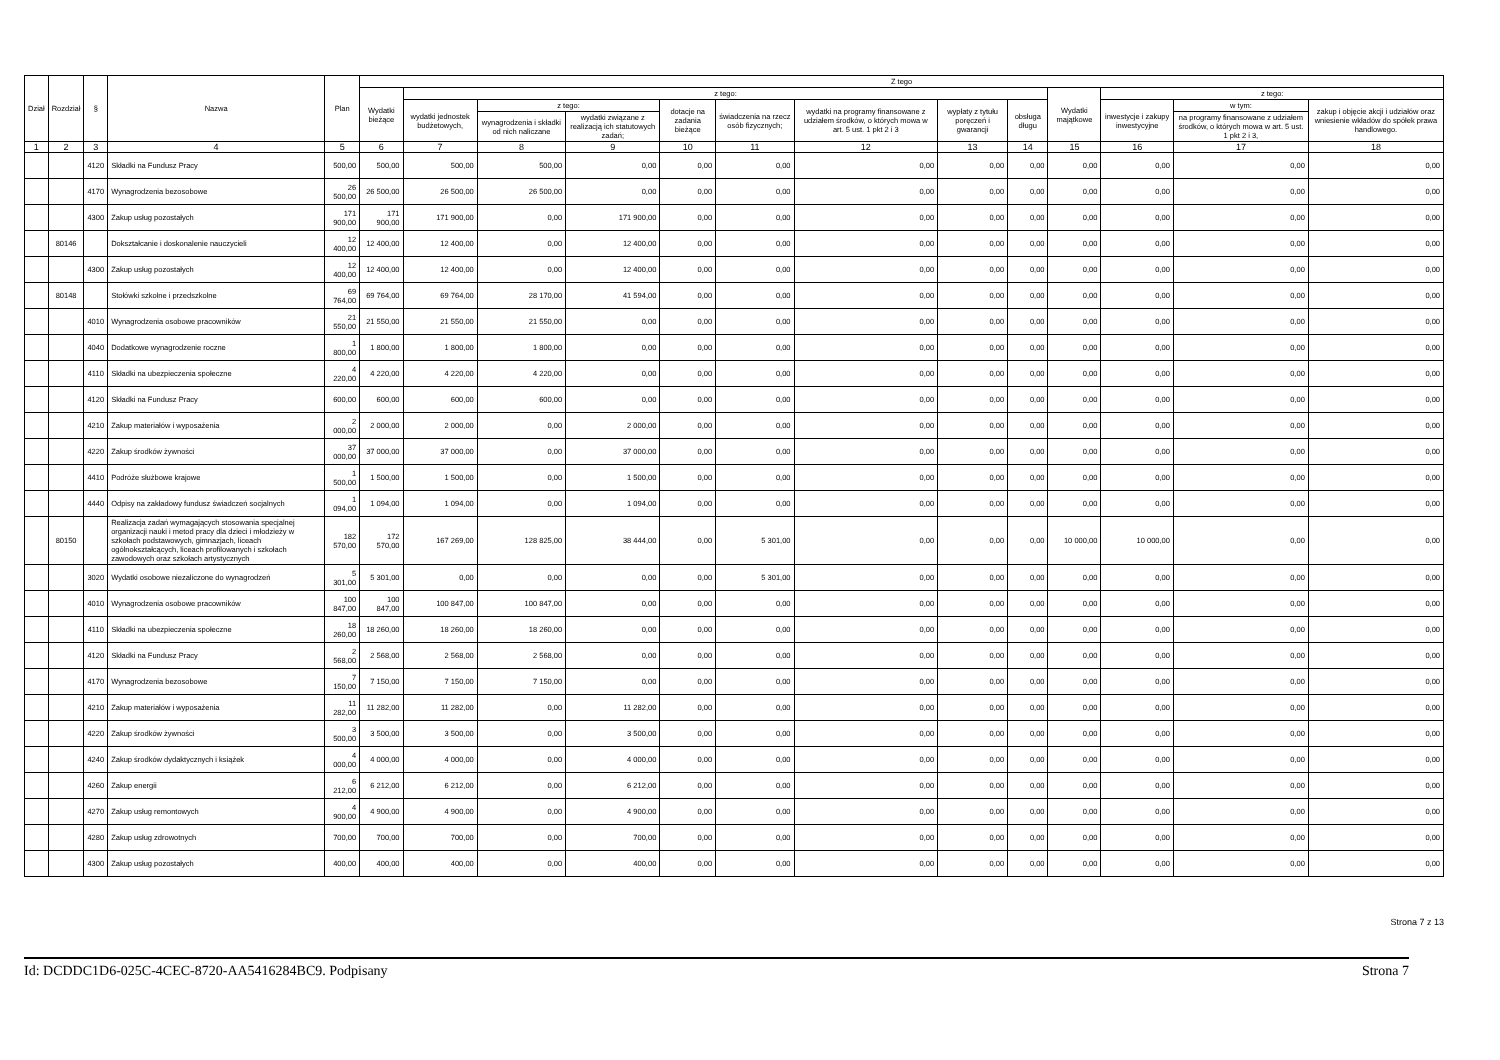| Dział | Rozdział | § | Nazwa | Plan | Z tego | | | | | | | | | | | | |
| --- | --- | --- | --- | --- | --- | --- | --- | --- | --- | --- | --- | --- | --- | --- | --- | --- | --- |
| | | | | | Wydatki bieżące | z tego: | | | | | | | | Wydatki majątkowe | z tego: | | |
| | | | | | | wydatki jednostek budżetowych, | z tego: | | dotacje na zadania bieżące | świadczenia na rzecz osób fizycznych; | wydatki na programy finansowane z udziałem środków, o których mowa w art. 5 ust. 1 pkt 2 i 3 | wypłaty z tytułu poręczeń i gwarancji | obsługa długu | | inwestycje i zakupy inwestycyjne | w tym: | zakup i objęcie akcji i udziałów oraz wniesienie wkładów do spółek prawa handlowego. |
| | | | | | | | wynagrodzenia i składki od nich naliczane | wydatki związane z realizacją ich statutowych zadań; | | | | | | | | na programy finansowane z udziałem środków, o których mowa w art. 5 ust. 1 pkt 2 i 3, | |
| 1 | 2 | 3 | 4 | 5 | 6 | 7 | 8 | 9 | 10 | 11 | 12 | 13 | 14 | 15 | 16 | 17 | 18 |
| | | 4120 | Składki na Fundusz Pracy | 500,00 | 500,00 | 500,00 | 500,00 | 0,00 | 0,00 | 0,00 | 0,00 | 0,00 | 0,00 | 0,00 | 0,00 | 0,00 | 0,00 |
| | | 4170 | Wynagrodzenia bezosobowe | 26 500,00 | 26 500,00 | 26 500,00 | 26 500,00 | 0,00 | 0,00 | 0,00 | 0,00 | 0,00 | 0,00 | 0,00 | 0,00 | 0,00 | 0,00 |
| | | 4300 | Zakup usług pozostałych | 171 900,00 | 171 900,00 | 171 900,00 | 0,00 | 171 900,00 | 0,00 | 0,00 | 0,00 | 0,00 | 0,00 | 0,00 | 0,00 | 0,00 | 0,00 |
| | 80146 | | Dokształcanie i doskonalenie nauczycieli | 12 400,00 | 12 400,00 | 12 400,00 | 0,00 | 12 400,00 | 0,00 | 0,00 | 0,00 | 0,00 | 0,00 | 0,00 | 0,00 | 0,00 | 0,00 |
| | | 4300 | Zakup usług pozostałych | 12 400,00 | 12 400,00 | 12 400,00 | 0,00 | 12 400,00 | 0,00 | 0,00 | 0,00 | 0,00 | 0,00 | 0,00 | 0,00 | 0,00 | 0,00 |
| | 80148 | | Stołówki szkolne i przedszkolne | 69 764,00 | 69 764,00 | 69 764,00 | 28 170,00 | 41 594,00 | 0,00 | 0,00 | 0,00 | 0,00 | 0,00 | 0,00 | 0,00 | 0,00 | 0,00 |
| | | 4010 | Wynagrodzenia osobowe pracowników | 21 550,00 | 21 550,00 | 21 550,00 | 21 550,00 | 0,00 | 0,00 | 0,00 | 0,00 | 0,00 | 0,00 | 0,00 | 0,00 | 0,00 | 0,00 |
| | | 4040 | Dodatkowe wynagrodzenie roczne | 1 800,00 | 1 800,00 | 1 800,00 | 1 800,00 | 0,00 | 0,00 | 0,00 | 0,00 | 0,00 | 0,00 | 0,00 | 0,00 | 0,00 | 0,00 |
| | | 4110 | Składki na ubezpieczenia społeczne | 4 220,00 | 4 220,00 | 4 220,00 | 4 220,00 | 0,00 | 0,00 | 0,00 | 0,00 | 0,00 | 0,00 | 0,00 | 0,00 | 0,00 | 0,00 |
| | | 4120 | Składki na Fundusz Pracy | 600,00 | 600,00 | 600,00 | 600,00 | 0,00 | 0,00 | 0,00 | 0,00 | 0,00 | 0,00 | 0,00 | 0,00 | 0,00 | 0,00 |
| | | 4210 | Zakup materiałów i wyposażenia | 2 000,00 | 2 000,00 | 2 000,00 | 0,00 | 2 000,00 | 0,00 | 0,00 | 0,00 | 0,00 | 0,00 | 0,00 | 0,00 | 0,00 | 0,00 |
| | | 4220 | Zakup środków żywności | 37 000,00 | 37 000,00 | 37 000,00 | 0,00 | 37 000,00 | 0,00 | 0,00 | 0,00 | 0,00 | 0,00 | 0,00 | 0,00 | 0,00 | 0,00 |
| | | 4410 | Podróże służbowe krajowe | 1 500,00 | 1 500,00 | 1 500,00 | 0,00 | 1 500,00 | 0,00 | 0,00 | 0,00 | 0,00 | 0,00 | 0,00 | 0,00 | 0,00 | 0,00 |
| | | 4440 | Odpisy na zakładowy fundusz świadczeń socjalnych | 1 094,00 | 1 094,00 | 1 094,00 | 0,00 | 1 094,00 | 0,00 | 0,00 | 0,00 | 0,00 | 0,00 | 0,00 | 0,00 | 0,00 | 0,00 |
| | 80150 | | Realizacja zadań wymagających stosowania specjalnej organizacji nauki i metod pracy dla dzieci i młodzieży w szkołach podstawowych, gimnazjach, liceach ogólnokształcących, liceach profilowanych i szkołach zawodowych oraz szkołach artystycznych | 182 570,00 | 172 570,00 | 167 269,00 | 128 825,00 | 38 444,00 | 0,00 | 5 301,00 | 0,00 | 0,00 | 0,00 | 10 000,00 | 10 000,00 | 0,00 | 0,00 |
| | | 3020 | Wydatki osobowe niezaliczone do wynagrodzeń | 5 301,00 | 5 301,00 | 0,00 | 0,00 | 0,00 | 0,00 | 5 301,00 | 0,00 | 0,00 | 0,00 | 0,00 | 0,00 | 0,00 | 0,00 |
| | | 4010 | Wynagrodzenia osobowe pracowników | 100 847,00 | 100 847,00 | 100 847,00 | 100 847,00 | 0,00 | 0,00 | 0,00 | 0,00 | 0,00 | 0,00 | 0,00 | 0,00 | 0,00 | 0,00 |
| | | 4110 | Składki na ubezpieczenia społeczne | 18 260,00 | 18 260,00 | 18 260,00 | 18 260,00 | 0,00 | 0,00 | 0,00 | 0,00 | 0,00 | 0,00 | 0,00 | 0,00 | 0,00 | 0,00 |
| | | 4120 | Składki na Fundusz Pracy | 2 568,00 | 2 568,00 | 2 568,00 | 2 568,00 | 0,00 | 0,00 | 0,00 | 0,00 | 0,00 | 0,00 | 0,00 | 0,00 | 0,00 | 0,00 |
| | | 4170 | Wynagrodzenia bezosobowe | 7 150,00 | 7 150,00 | 7 150,00 | 7 150,00 | 0,00 | 0,00 | 0,00 | 0,00 | 0,00 | 0,00 | 0,00 | 0,00 | 0,00 | 0,00 |
| | | 4210 | Zakup materiałów i wyposażenia | 11 282,00 | 11 282,00 | 11 282,00 | 0,00 | 11 282,00 | 0,00 | 0,00 | 0,00 | 0,00 | 0,00 | 0,00 | 0,00 | 0,00 | 0,00 |
| | | 4220 | Zakup środków żywności | 3 500,00 | 3 500,00 | 3 500,00 | 0,00 | 3 500,00 | 0,00 | 0,00 | 0,00 | 0,00 | 0,00 | 0,00 | 0,00 | 0,00 | 0,00 |
| | | 4240 | Zakup środków dydaktycznych i książek | 4 000,00 | 4 000,00 | 4 000,00 | 0,00 | 4 000,00 | 0,00 | 0,00 | 0,00 | 0,00 | 0,00 | 0,00 | 0,00 | 0,00 | 0,00 |
| | | 4260 | Zakup energii | 6 212,00 | 6 212,00 | 6 212,00 | 0,00 | 6 212,00 | 0,00 | 0,00 | 0,00 | 0,00 | 0,00 | 0,00 | 0,00 | 0,00 | 0,00 |
| | | 4270 | Zakup usług remontowych | 4 900,00 | 4 900,00 | 4 900,00 | 0,00 | 4 900,00 | 0,00 | 0,00 | 0,00 | 0,00 | 0,00 | 0,00 | 0,00 | 0,00 | 0,00 |
| | | 4280 | Zakup usług zdrowotnych | 700,00 | 700,00 | 700,00 | 0,00 | 700,00 | 0,00 | 0,00 | 0,00 | 0,00 | 0,00 | 0,00 | 0,00 | 0,00 | 0,00 |
| | | 4300 | Zakup usług pozostałych | 400,00 | 400,00 | 400,00 | 0,00 | 400,00 | 0,00 | 0,00 | 0,00 | 0,00 | 0,00 | 0,00 | 0,00 | 0,00 | 0,00 |
Strona 7 z 13
Id: DCDDC1D6-025C-4CEC-8720-AA5416284BC9. Podpisany Strona 7